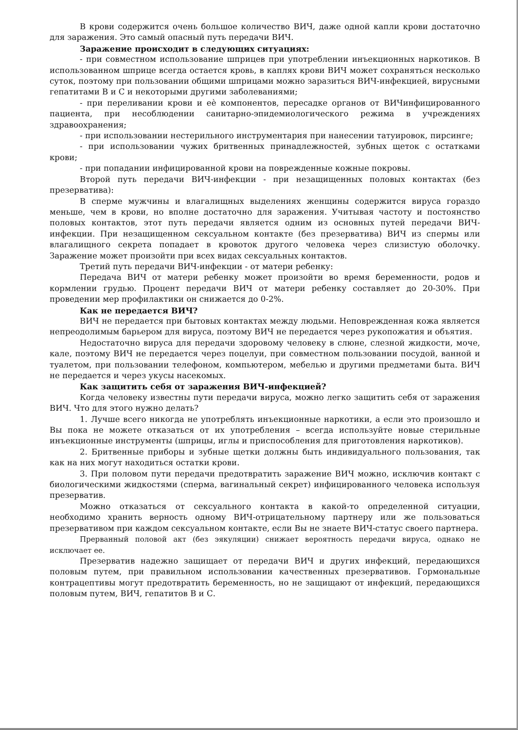В крови содержится очень большое количество ВИЧ, даже одной капли крови достаточно для заражения. Это самый опасный путь передачи ВИЧ.
Заражение происходит в следующих ситуациях:
- при совместном использование шприцев при употреблении инъекционных наркотиков. В использованном шприце всегда остается кровь, в каплях крови ВИЧ может сохраняться несколько суток, поэтому при пользовании общими шприцами можно заразиться ВИЧ-инфекцией, вирусными гепатитами В и С и некоторыми другими заболеваниями;
- при переливании крови и еѐ компонентов, пересадке органов от ВИЧинфицированного пациента, при несоблюдении санитарно-эпидемиологического режима в учреждениях здравоохранения;
- при использовании нестерильного инструментария при нанесении татуировок, пирсинге;
- при использовании чужих бритвенных принадлежностей, зубных щеток с остатками крови;
- при попадании инфицированной крови на поврежденные кожные покровы.
Второй путь передачи ВИЧ-инфекции - при незащищенных половых контактах (без презерватива):
В сперме мужчины и влагалищных выделениях женщины содержится вируса гораздо меньше, чем в крови, но вполне достаточно для заражения. Учитывая частоту и постоянство половых контактов, этот путь передачи является одним из основных путей передачи ВИЧ-инфекции. При незащищенном сексуальном контакте (без презерватива) ВИЧ из спермы или влагалищного секрета попадает в кровоток другого человека через слизистую оболочку. Заражение может произойти при всех видах сексуальных контактов.
Третий путь передачи ВИЧ-инфекции - от матери ребенку:
Передача ВИЧ от матери ребенку может произойти во время беременности, родов и кормлении грудью. Процент передачи ВИЧ от матери ребенку составляет до 20-30%. При проведении мер профилактики он снижается до 0-2%.
Как не передается ВИЧ?
ВИЧ не передается при бытовых контактах между людьми. Неповрежденная кожа является непреодолимым барьером для вируса, поэтому ВИЧ не передается через рукопожатия и объятия.
Недостаточно вируса для передачи здоровому человеку в слюне, слезной жидкости, моче, кале, поэтому ВИЧ не передается через поцелуи, при совместном пользовании посудой, ванной и туалетом, при пользовании телефоном, компьютером, мебелью и другими предметами быта. ВИЧ не передается и через укусы насекомых.
Как защитить себя от заражения ВИЧ-инфекцией?
Когда человеку известны пути передачи вируса, можно легко защитить себя от заражения ВИЧ. Что для этого нужно делать?
1. Лучше всего никогда не употреблять инъекционные наркотики, а если это произошло и Вы пока не можете отказаться от их употребления – всегда используйте новые стерильные инъекционные инструменты (шприцы, иглы и приспособления для приготовления наркотиков).
2. Бритвенные приборы и зубные щетки должны быть индивидуального пользования, так как на них могут находиться остатки крови.
3. При половом пути передачи предотвратить заражение ВИЧ можно, исключив контакт с биологическими жидкостями (сперма, вагинальный секрет) инфицированного человека используя презерватив.
Можно отказаться от сексуального контакта в какой-то определенной ситуации, необходимо хранить верность одному ВИЧ-отрицательному партнеру или же пользоваться презервативом при каждом сексуальном контакте, если Вы не знаете ВИЧ-статус своего партнера.
Прерванный половой акт (без эякуляции) снижает вероятность передачи вируса, однако не исключает ее.
Презерватив надежно защищает от передачи ВИЧ и других инфекций, передающихся половым путем, при правильном использовании качественных презервативов. Гормональные контрацептивы могут предотвратить беременность, но не защищают от инфекций, передающихся половым путем, ВИЧ, гепатитов В и С.